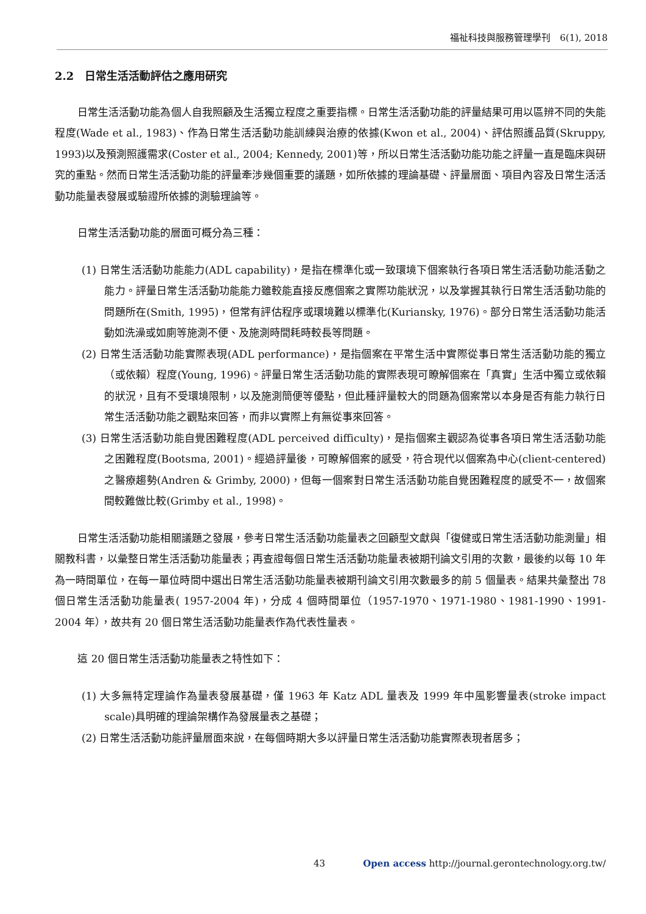福祉科技與服務管理學刊　6(1), 2018
2.2　日常生活活動評估之應用研究
日常生活活動功能為個人自我照顧及生活獨立程度之重要指標。日常生活活動功能的評量結果可用以區辨不同的失能程度(Wade et al., 1983)、作為日常生活活動功能訓練與治療的依據(Kwon et al., 2004)、評估照護品質(Skruppy, 1993)以及預測照護需求(Coster et al., 2004; Kennedy, 2001)等，所以日常生活活動功能功能之評量一直是臨床與研究的重點。然而日常生活活動功能的評量牽涉幾個重要的議題，如所依據的理論基礎、評量層面、項目內容及日常生活活動功能量表發展或驗證所依據的測驗理論等。
日常生活活動功能的層面可概分為三種：
(1) 日常生活活動功能能力(ADL capability)，是指在標準化或一致環境下個案執行各項日常生活活動功能活動之能力。評量日常生活活動功能能力雖較能直接反應個案之實際功能狀況，以及掌握其執行日常生活活動功能的問題所在(Smith, 1995)，但常有評估程序或環境難以標準化(Kuriansky, 1976)。部分日常生活活動功能活動如洗澡或如廁等施測不便、及施測時間耗時較長等問題。
(2) 日常生活活動功能實際表現(ADL performance)，是指個案在平常生活中實際從事日常生活活動功能的獨立（或依賴）程度(Young, 1996)。評量日常生活活動功能的實際表現可瞭解個案在「真實」生活中獨立或依賴的狀況，且有不受環境限制，以及施測簡便等優點，但此種評量較大的問題為個案常以本身是否有能力執行日常生活活動功能之觀點來回答，而非以實際上有無從事來回答。
(3) 日常生活活動功能自覺困難程度(ADL perceived difficulty)，是指個案主觀認為從事各項日常生活活動功能之困難程度(Bootsma, 2001)。經過評量後，可瞭解個案的感受，符合現代以個案為中心(client-centered)之醫療趨勢(Andren & Grimby, 2000)，但每一個案對日常生活活動功能自覺困難程度的感受不一，故個案間較難做比較(Grimby et al., 1998)。
日常生活活動功能相關議題之發展，參考日常生活活動功能量表之回顧型文獻與「復健或日常生活活動功能測量」相關教科書，以彙整日常生活活動功能量表；再查證每個日常生活活動功能量表被期刊論文引用的次數，最後約以每 10 年為一時間單位，在每一單位時間中選出日常生活活動功能量表被期刊論文引用次數最多的前 5 個量表。結果共彙整出 78 個日常生活活動功能量表( 1957-2004 年)，分成 4 個時間單位（1957-1970、1971-1980、1981-1990、1991-2004 年），故共有 20 個日常生活活動功能量表作為代表性量表。
這 20 個日常生活活動功能量表之特性如下：
(1) 大多無特定理論作為量表發展基礎，僅 1963 年 Katz ADL 量表及 1999 年中風影響量表(stroke impact scale)具明確的理論架構作為發展量表之基礎；
(2) 日常生活活動功能評量層面來說，在每個時期大多以評量日常生活活動功能實際表現者居多；
43 Open access http://journal.gerontechnology.org.tw/